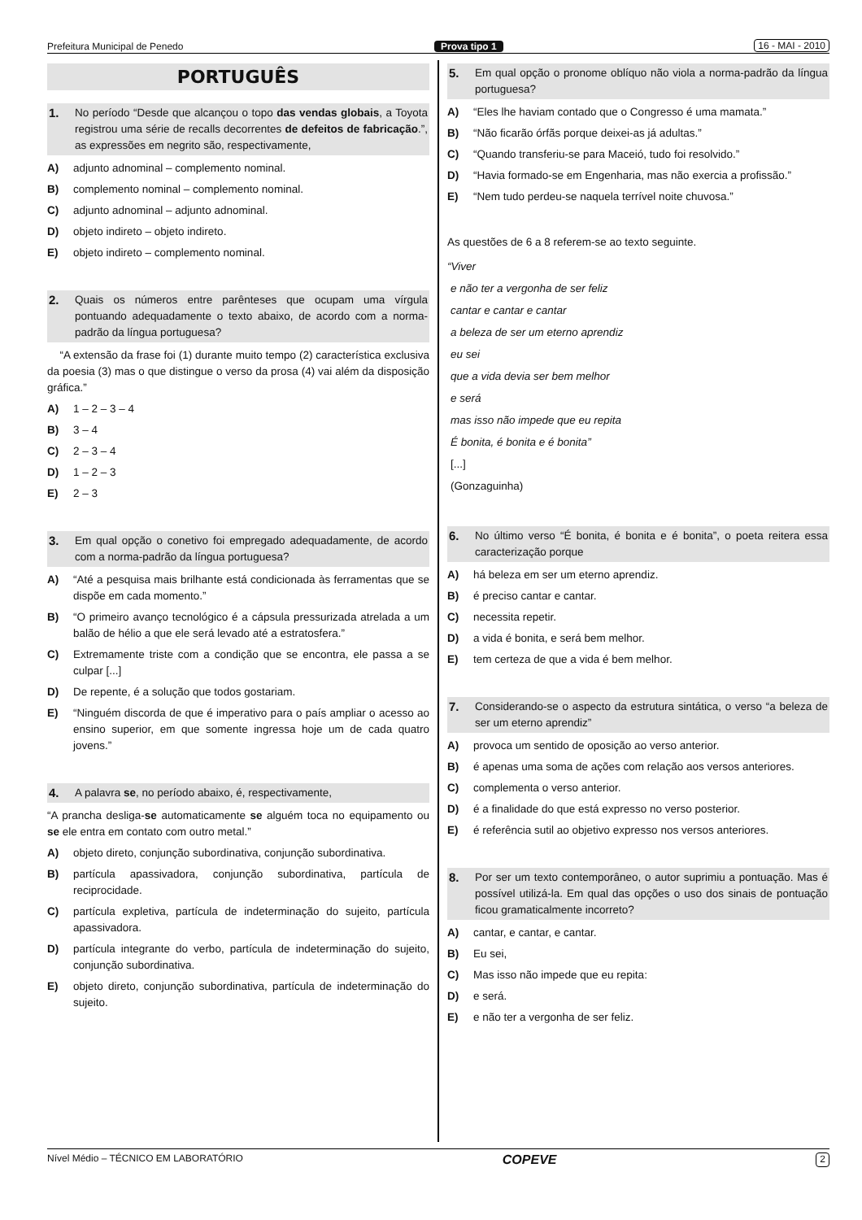Prefeitura Municipal de Penedo Prova tipo 1 16 - MAI - 2010
PORTUGUÊS
1. No período “Desde que alcançou o topo das vendas globais, a Toyota registrou uma série de recalls decorrentes de defeitos de fabricação.”, as expressões em negrito são, respectivamente,
A) adjunto adnominal – complemento nominal.
B) complemento nominal – complemento nominal.
C) adjunto adnominal – adjunto adnominal.
D) objeto indireto – objeto indireto.
E) objeto indireto – complemento nominal.
2. Quais os números entre parênteses que ocupam uma vírgula pontuando adequadamente o texto abaixo, de acordo com a norma-padrão da língua portuguesa?
“A extensão da frase foi (1) durante muito tempo (2) característica exclusiva da poesia (3) mas o que distingue o verso da prosa (4) vai além da disposição gráfica.”
A) 1 – 2 – 3 – 4
B) 3 – 4
C) 2 – 3 – 4
D) 1 – 2 – 3
E) 2 – 3
3. Em qual opção o conetivo foi empregado adequadamente, de acordo com a norma-padrão da língua portuguesa?
A) “Até a pesquisa mais brilhante está condicionada às ferramentas que se dispõe em cada momento.”
B) “O primeiro avanço tecnológico é a cápsula pressurizada atrelada a um balão de hélio a que ele será levado até a estratosfera.”
C) Extremamente triste com a condição que se encontra, ele passa a se culpar [...]
D) De repente, é a solução que todos gostariam.
E) “Ninguém discorda de que é imperativo para o país ampliar o acesso ao ensino superior, em que somente ingressa hoje um de cada quatro jovens.”
4. A palavra se, no período abaixo, é, respectivamente,
“A prancha desliga-se automaticamente se alguém toca no equipamento ou se ele entra em contato com outro metal.”
A) objeto direto, conjunção subordinativa, conjunção subordinativa.
B) partícula apassivadora, conjunção subordinativa, partícula de reciprocidade.
C) partícula expletiva, partícula de indeterminação do sujeito, partícula apassivadora.
D) partícula integrante do verbo, partícula de indeterminação do sujeito, conjunção subordinativa.
E) objeto direto, conjunção subordinativa, partícula de indeterminação do sujeito.
5. Em qual opção o pronome oblíquo não viola a norma-padrão da língua portuguesa?
A) “Eles lhe haviam contado que o Congresso é uma mamata.”
B) “Não ficarão órfãs porque deixei-as já adultas.”
C) “Quando transferiu-se para Maceió, tudo foi resolvido.”
D) “Havia formado-se em Engenharia, mas não exercia a profissão.”
E) “Nem tudo perdeu-se naquela terrível noite chuvosa.”
As questões de 6 a 8 referem-se ao texto seguinte.
“Viver
e não ter a vergonha de ser feliz
cantar e cantar e cantar
a beleza de ser um eterno aprendiz
eu sei
que a vida devia ser bem melhor
e será
mas isso não impede que eu repita
É bonita, é bonita e é bonita”
[...]
(Gonzaguinha)
6. No último verso “É bonita, é bonita e é bonita”, o poeta reitera essa caracterização porque
A) há beleza em ser um eterno aprendiz.
B) é preciso cantar e cantar.
C) necessita repetir.
D) a vida é bonita, e será bem melhor.
E) tem certeza de que a vida é bem melhor.
7. Considerando-se o aspecto da estrutura sintática, o verso “a beleza de ser um eterno aprendiz”
A) provoca um sentido de oposição ao verso anterior.
B) é apenas uma soma de ações com relação aos versos anteriores.
C) complementa o verso anterior.
D) é a finalidade do que está expresso no verso posterior.
E) é referência sutil ao objetivo expresso nos versos anteriores.
8. Por ser um texto contemporâneo, o autor suprimiu a pontuação. Mas é possível utilizá-la. Em qual das opções o uso dos sinais de pontuação ficou gramaticalmente incorreto?
A) cantar, e cantar, e cantar.
B) Eu sei,
C) Mas isso não impede que eu repita:
D) e será.
E) e não ter a vergonha de ser feliz.
Nível Médio – TÉCNICO EM LABORATÓRIO COPEVE 2